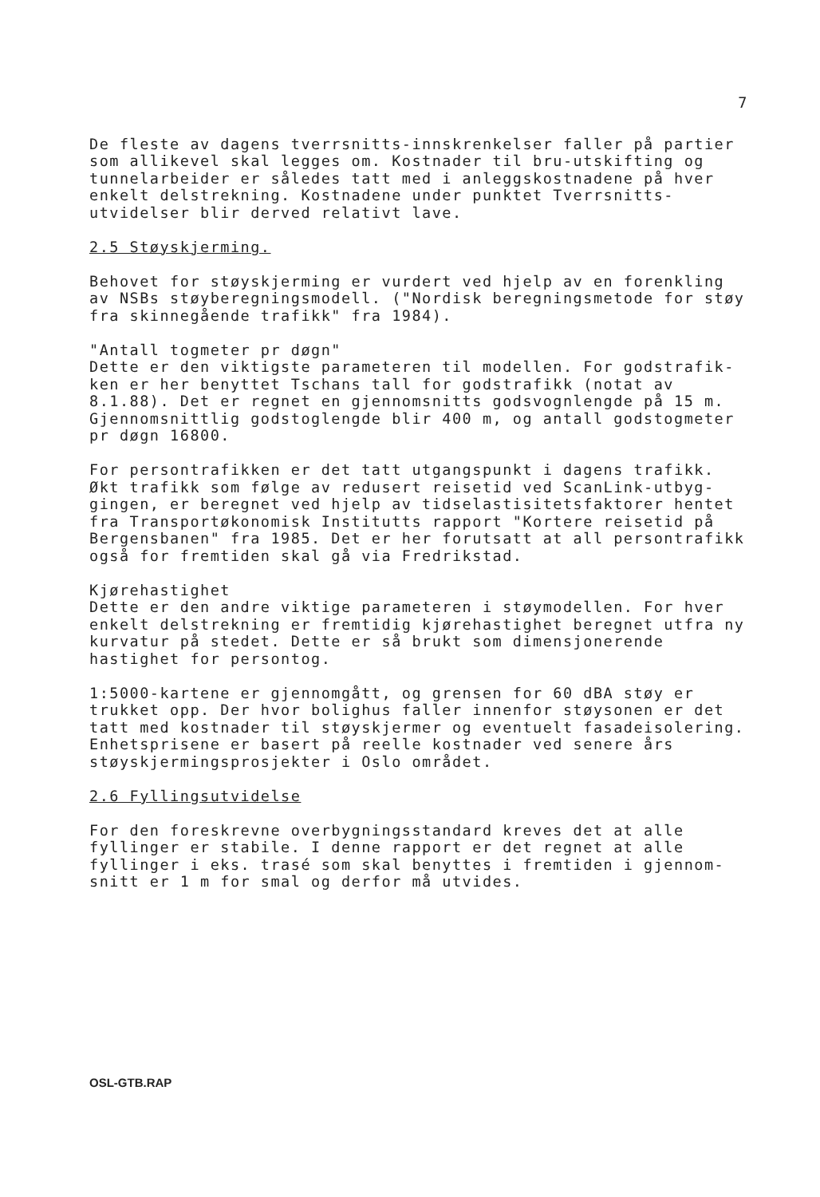7
De fleste av dagens tverrsnitts-innskrenkelser faller på partier
som allikevel skal legges om. Kostnader til bru-utskifting og
tunnelarbeider er således tatt med i anleggskostnadene på hver
enkelt delstrekning. Kostnadene under punktet Tverrsnitts-
utvidelser blir derved relativt lave.
2.5 Støyskjerming.
Behovet for støyskjerming er vurdert ved hjelp av en forenkling
av NSBs støyberegningsmodell. ("Nordisk beregningsmetode for støy
fra skinnegående trafikk" fra 1984).
"Antall togmeter pr døgn"
Dette er den viktigste parameteren til modellen. For godstrafik-
ken er her benyttet Tschans tall for godstrafikk (notat av
8.1.88). Det er regnet en gjennomsnitts godsvognlengde på 15 m.
Gjennomsnittlig godstoglengde blir 400 m, og antall godstogmeter
pr døgn 16800.
For persontrafikken er det tatt utgangspunkt i dagens trafikk.
Økt trafikk som følge av redusert reisetid ved ScanLink-utbyg-
gingen, er beregnet ved hjelp av tidselastisitetsfaktorer hentet
fra Transportøkonomisk Institutts rapport "Kortere reisetid på
Bergensbanen" fra 1985. Det er her forutsatt at all persontrafikk
også for fremtiden skal gå via Fredrikstad.
Kjørehastighet
Dette er den andre viktige parameteren i støymodellen. For hver
enkelt delstrekning er fremtidig kjørehastighet beregnet utfra ny
kurvatur på stedet. Dette er så brukt som dimensjonerende
hastighet for persontog.
1:5000-kartene er gjennomgått, og grensen for 60 dBA støy er
trukket opp. Der hvor bolighus faller innenfor støysonen er det
tatt med kostnader til støyskjermer og eventuelt fasadeisolering.
Enhetsprisene er basert på reelle kostnader ved senere års
støyskjermingsprosjekter i Oslo området.
2.6 Fyllingsutvidelse
For den foreskrevne overbygningsstandard kreves det at alle
fyllinger er stabile. I denne rapport er det regnet at alle
fyllinger i eks. trasé som skal benyttes i fremtiden i gjennom-
snitt er 1 m for smal og derfor må utvides.
OSL-GTB.RAP